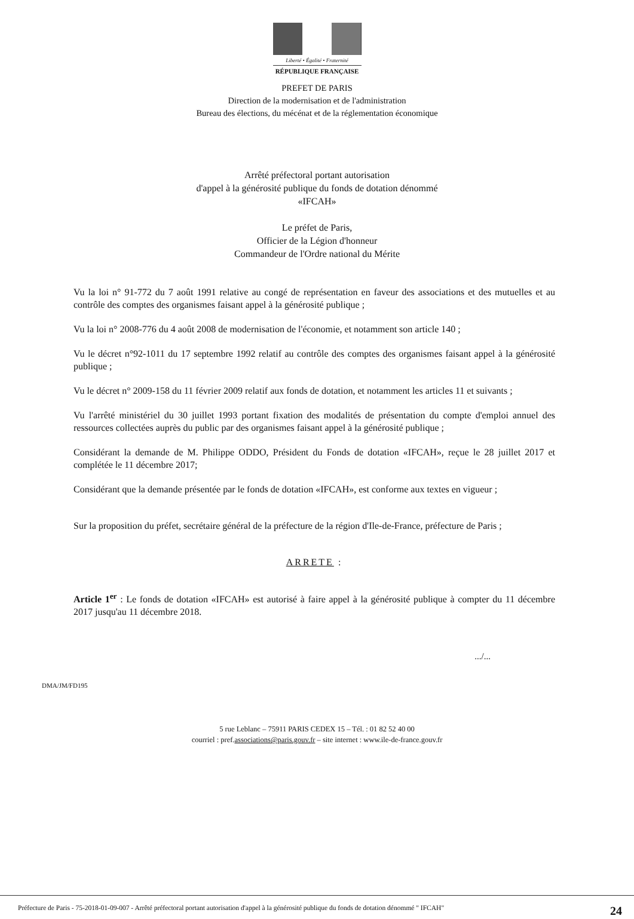Liberté • Égalité • Fraternité
RÉPUBLIQUE FRANÇAISE
PREFET DE PARIS
Direction de la modernisation et de l'administration
Bureau des élections, du mécénat et de la réglementation économique
Arrêté préfectoral portant autorisation
d'appel à la générosité publique du fonds de dotation dénommé
«IFCAH»
Le préfet de Paris,
Officier de la Légion d'honneur
Commandeur de l'Ordre national du Mérite
Vu la loi n° 91-772 du 7 août 1991 relative au congé de représentation en faveur des associations et des mutuelles et au contrôle des comptes des organismes faisant appel à la générosité publique ;
Vu la loi n° 2008-776 du 4 août 2008 de modernisation de l'économie, et notamment son article 140 ;
Vu le décret n°92-1011 du 17 septembre 1992 relatif au contrôle des comptes des organismes faisant appel à la générosité publique ;
Vu le décret n° 2009-158 du 11 février 2009 relatif aux fonds de dotation, et notamment les articles 11 et suivants ;
Vu l'arrêté ministériel du 30 juillet 1993 portant fixation des modalités de présentation du compte d'emploi annuel des ressources collectées auprès du public par des organismes faisant appel à la générosité publique ;
Considérant la demande de M. Philippe ODDO, Président du Fonds de dotation «IFCAH», reçue le 28 juillet 2017 et complétée le 11 décembre 2017;
Considérant que la demande présentée par le fonds de dotation «IFCAH», est conforme aux textes en vigueur ;
Sur la proposition du préfet, secrétaire général de la préfecture de la région d'Ile-de-France, préfecture de Paris ;
ARRETE :
Article 1<sup>er</sup> : Le fonds de dotation «IFCAH» est autorisé à faire appel à la générosité publique à compter du 11 décembre 2017 jusqu'au 11 décembre 2018.
.../...
DMA/JM/FD195
5 rue Leblanc – 75911 PARIS CEDEX 15 – Tél. : 01 82 52 40 00
courriel : pref.associations@paris.gouv.fr – site internet : www.ile-de-france.gouv.fr
Préfecture de Paris - 75-2018-01-09-007 - Arrêté préfectoral portant autorisation d'appel à la générosité publique du fonds de dotation dénommé " IFCAH" 24